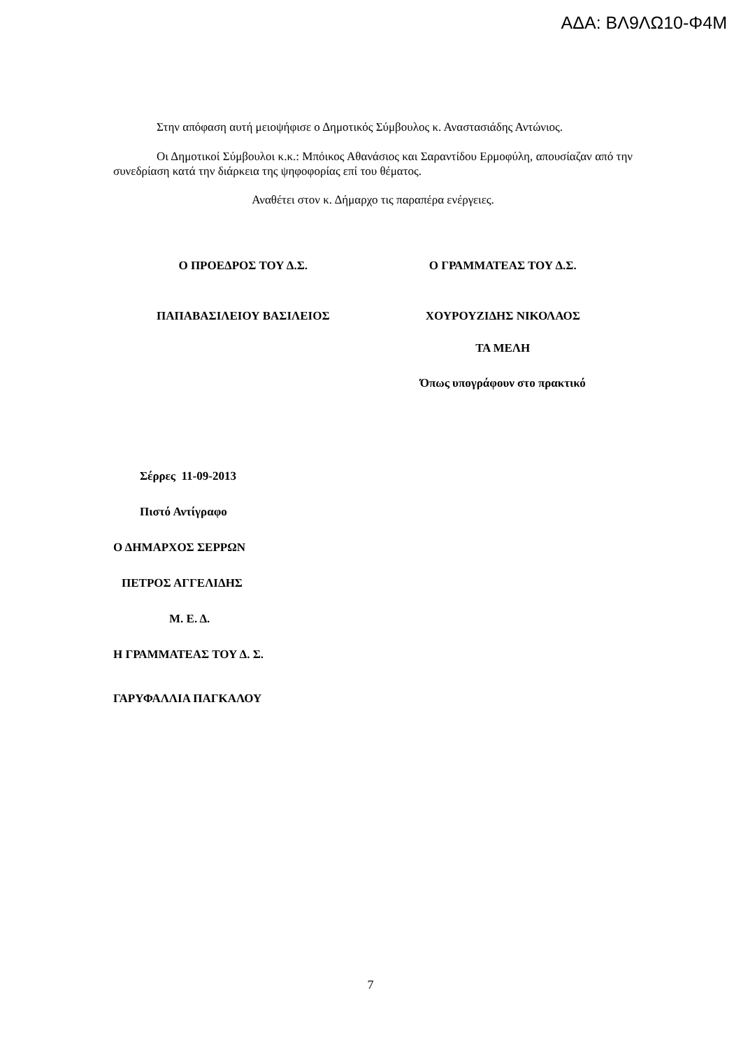ΑΔΑ: ΒΛ9ΛΩ10-Φ4Μ
Στην απόφαση αυτή μειοψήφισε ο Δημοτικός Σύμβουλος κ. Αναστασιάδης Αντώνιος.
Οι Δημοτικοί Σύμβουλοι κ.κ.: Μπόικος Αθανάσιος και Σαραντίδου Ερμοφύλη, απουσίαζαν από την συνεδρίαση κατά την διάρκεια της ψηφοφορίας επί του θέματος.
Αναθέτει στον κ. Δήμαρχο τις παραπέρα ενέργειες.
Ο ΠΡΟΕΔΡΟΣ ΤΟΥ Δ.Σ. Ο ΓΡΑΜΜΑΤΕΑΣ ΤΟΥ Δ.Σ.
ΠΑΠΑΒΑΣΙΛΕΙΟΥ ΒΑΣΙΛΕΙΟΣ ΧΟΥΡΟΥΖΙΔΗΣ ΝΙΚΟΛΑΟΣ
ΤΑ ΜΕΛΗ
Όπως υπογράφουν στο πρακτικό
Σέρρες 11-09-2013
Πιστό Αντίγραφο
Ο ΔΗΜΑΡΧΟΣ ΣΕΡΡΩΝ
ΠΕΤΡΟΣ ΑΓΓΕΛΙΔΗΣ
Μ. Ε. Δ.
Η ΓΡΑΜΜΑΤΕΑΣ ΤΟΥ Δ. Σ.
ΓΑΡΥΦΑΛΛΙΑ ΠΑΓΚΑΛΟΥ
7